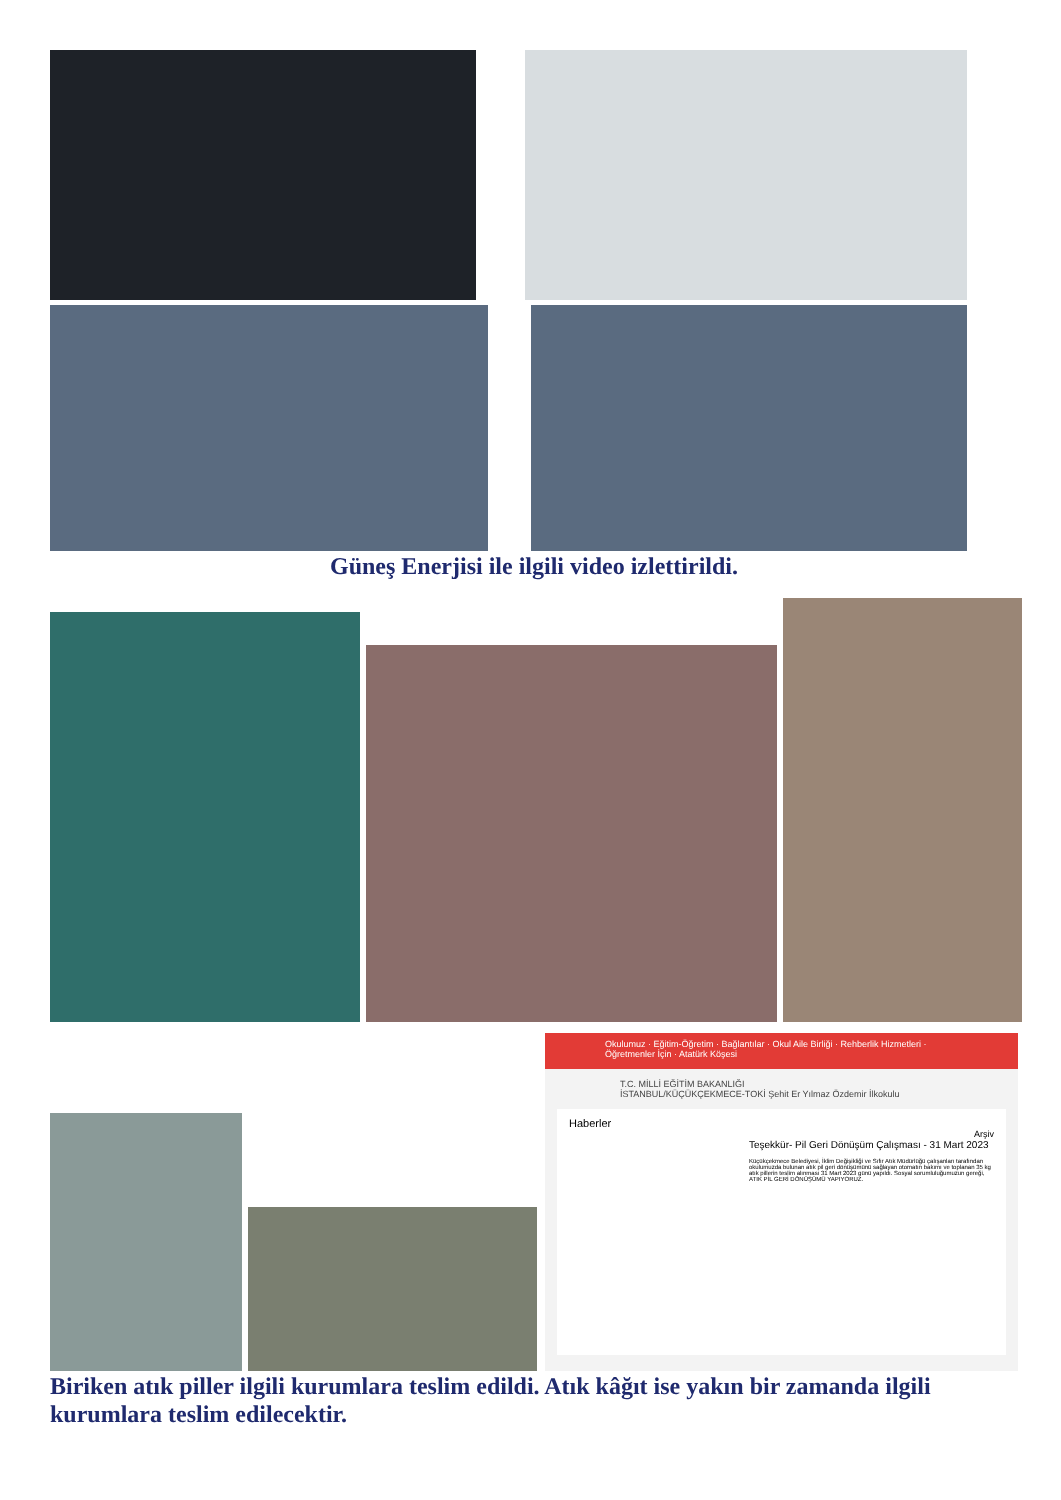Güneş Enerjisi ile ilgili video izlettirildi.
Okulumuz · Eğitim-Öğretim · Bağlantılar · Okul Aile Birliği · Rehberlik Hizmetleri · Öğretmenler İçin · Atatürk Köşesi
T.C. MİLLİ EĞİTİM BAKANLIĞI
İSTANBUL/KÜÇÜKÇEKMECE-TOKİ Şehit Er Yılmaz Özdemir İlkokulu
Haberler
Arşiv
Teşekkür- Pil Geri Dönüşüm Çalışması - 31 Mart 2023
Küçükçekmece Belediyesi, İklim Değişikliği ve Sıfır Atık Müdürlüğü çalışanları tarafından okulumuzda bulunan atık pil geri dönüşümünü sağlayan otomatın bakımı ve toplanan 35 kg atık pillerin teslim alınması 31 Mart 2023 günü yapıldı. Sosyal sorumluluğumuzun gereği, ATIK PİL GERİ DÖNÜŞÜMÜ YAPIYORUZ.
Biriken atık piller ilgili kurumlara teslim edildi. Atık kâğıt ise yakın bir zamanda ilgili kurumlara teslim edilecektir.